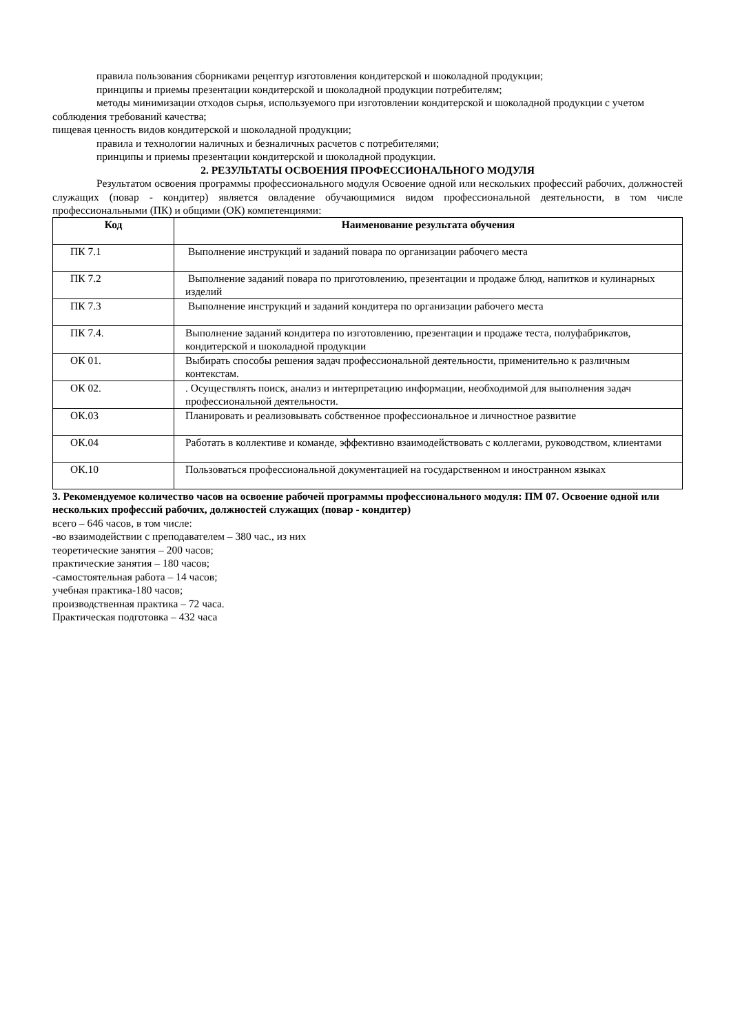правила пользования сборниками рецептур изготовления кондитерской и шоколадной продукции;
принципы и приемы презентации кондитерской и шоколадной продукции потребителям;
методы минимизации отходов сырья, используемого при изготовлении кондитерской и шоколадной продукции с учетом соблюдения требований качества;
пищевая ценность видов кондитерской и шоколадной продукции;
правила и технологии наличных и безналичных расчетов с потребителями;
принципы и приемы презентации кондитерской и шоколадной продукции.
2. РЕЗУЛЬТАТЫ ОСВОЕНИЯ ПРОФЕССИОНАЛЬНОГО МОДУЛЯ
Результатом освоения программы профессионального модуля Освоение одной или нескольких профессий рабочих, должностей служащих (повар - кондитер) является овладение обучающимися видом профессиональной деятельности, в том числе профессиональными (ПК) и общими (ОК) компетенциями:
| Код | Наименование результата обучения |
| --- | --- |
| ПК 7.1 | Выполнение инструкций и заданий повара по организации рабочего места |
| ПК 7.2 | Выполнение заданий повара по приготовлению, презентации и продаже блюд, напитков и кулинарных изделий |
| ПК 7.3 | Выполнение инструкций и заданий кондитера по организации рабочего места |
| ПК 7.4. | Выполнение заданий кондитера по изготовлению, презентации и продаже теста, полуфабрикатов, кондитерской и шоколадной продукции |
| ОК 01. | Выбирать способы решения задач профессиональной деятельности, применительно к различным контекстам. |
| ОК 02. | . Осуществлять поиск, анализ и интерпретацию информации, необходимой для выполнения задач профессиональной деятельности. |
| ОК.03 | Планировать и реализовывать собственное профессиональное и личностное развитие |
| ОК.04 | Работать в коллективе и команде, эффективно взаимодействовать с коллегами, руководством, клиентами |
| ОК.10 | Пользоваться профессиональной документацией на государственном и иностранном языках |
3. Рекомендуемое количество часов на освоение рабочей программы профессионального модуля: ПМ 07. Освоение одной или нескольких профессий рабочих, должностей служащих (повар - кондитер)
всего – 646 часов, в том числе:
-во взаимодействии с преподавателем – 380 час., из них
теоретические занятия – 200 часов;
практические занятия – 180 часов;
-самостоятельная работа – 14 часов;
учебная практика-180 часов;
производственная практика – 72 часа.
Практическая подготовка – 432 часа